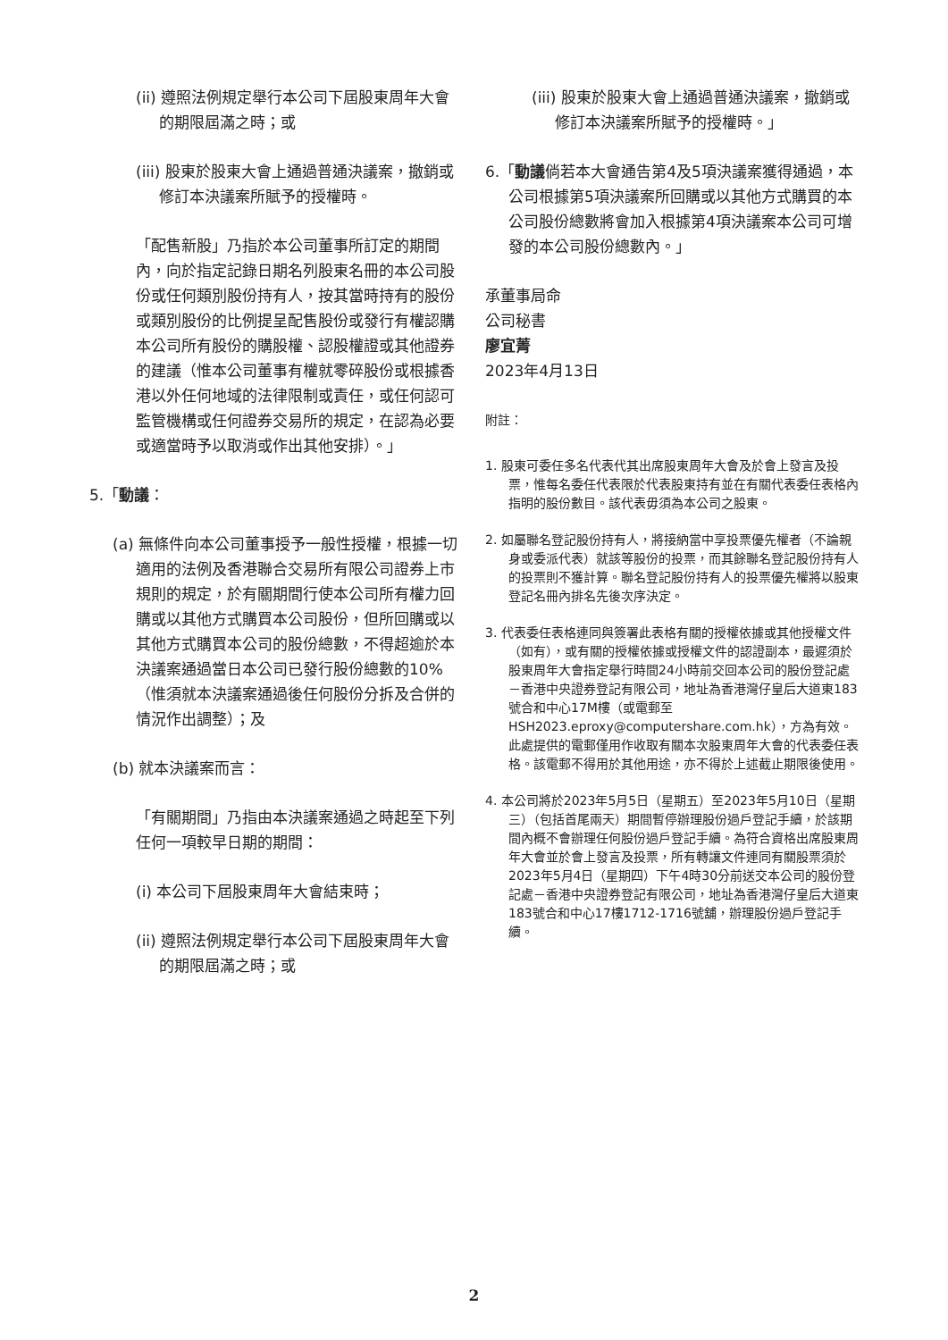(ii) 遵照法例規定舉行本公司下屆股東周年大會的期限屆滿之時；或
(iii) 股東於股東大會上通過普通決議案，撤銷或修訂本決議案所賦予的授權時。
「配售新股」乃指於本公司董事所訂定的期間內，向於指定記錄日期名列股東名冊的本公司股份或任何類別股份持有人，按其當時持有的股份或類別股份的比例提呈配售股份或發行有權認購本公司所有股份的購股權、認股權證或其他證券的建議（惟本公司董事有權就零碎股份或根據香港以外任何地域的法律限制或責任，或任何認可監管機構或任何證券交易所的規定，在認為必要或適當時予以取消或作出其他安排）。」
5.「動議：
(a) 無條件向本公司董事授予一般性授權，根據一切適用的法例及香港聯合交易所有限公司證券上市規則的規定，於有關期間行使本公司所有權力回購或以其他方式購買本公司股份，但所回購或以其他方式購買本公司的股份總數，不得超逾於本決議案通過當日本公司已發行股份總數的10%（惟須就本決議案通過後任何股份分拆及合併的情況作出調整）；及
(b) 就本決議案而言：
「有關期間」乃指由本決議案通過之時起至下列任何一項較早日期的期間：
(i) 本公司下屆股東周年大會結束時；
(ii) 遵照法例規定舉行本公司下屆股東周年大會的期限屆滿之時；或
(iii) 股東於股東大會上通過普通決議案，撤銷或修訂本決議案所賦予的授權時。」
6.「動議倘若本大會通告第4及5項決議案獲得通過，本公司根據第5項決議案所回購或以其他方式購買的本公司股份總數將會加入根據第4項決議案本公司可增發的本公司股份總數內。」
承董事局命
公司秘書
廖宜菁
2023年4月13日
附註：
1. 股東可委任多名代表代其出席股東周年大會及於會上發言及投票，惟每名委任代表限於代表股東持有並在有關代表委任表格內指明的股份數目。該代表毋須為本公司之股東。
2. 如屬聯名登記股份持有人，將接納當中享投票優先權者（不論親身或委派代表）就該等股份的投票，而其餘聯名登記股份持有人的投票則不獲計算。聯名登記股份持有人的投票優先權將以股東登記名冊內排名先後次序決定。
3. 代表委任表格連同與簽署此表格有關的授權依據或其他授權文件（如有），或有關的授權依據或授權文件的認證副本，最遲須於股東周年大會指定舉行時間24小時前交回本公司的股份登記處－香港中央證券登記有限公司，地址為香港灣仔皇后大道東183號合和中心17M樓（或電郵至HSH2023.eproxy@computershare.com.hk），方為有效。此處提供的電郵僅用作收取有關本次股東周年大會的代表委任表格。該電郵不得用於其他用途，亦不得於上述截止期限後使用。
4. 本公司將於2023年5月5日（星期五）至2023年5月10日（星期三）（包括首尾兩天）期間暫停辦理股份過戶登記手續，於該期間內概不會辦理任何股份過戶登記手續。為符合資格出席股東周年大會並於會上發言及投票，所有轉讓文件連同有關股票須於2023年5月4日（星期四）下午4時30分前送交本公司的股份登記處－香港中央證券登記有限公司，地址為香港灣仔皇后大道東183號合和中心17樓1712-1716號舖，辦理股份過戶登記手續。
2